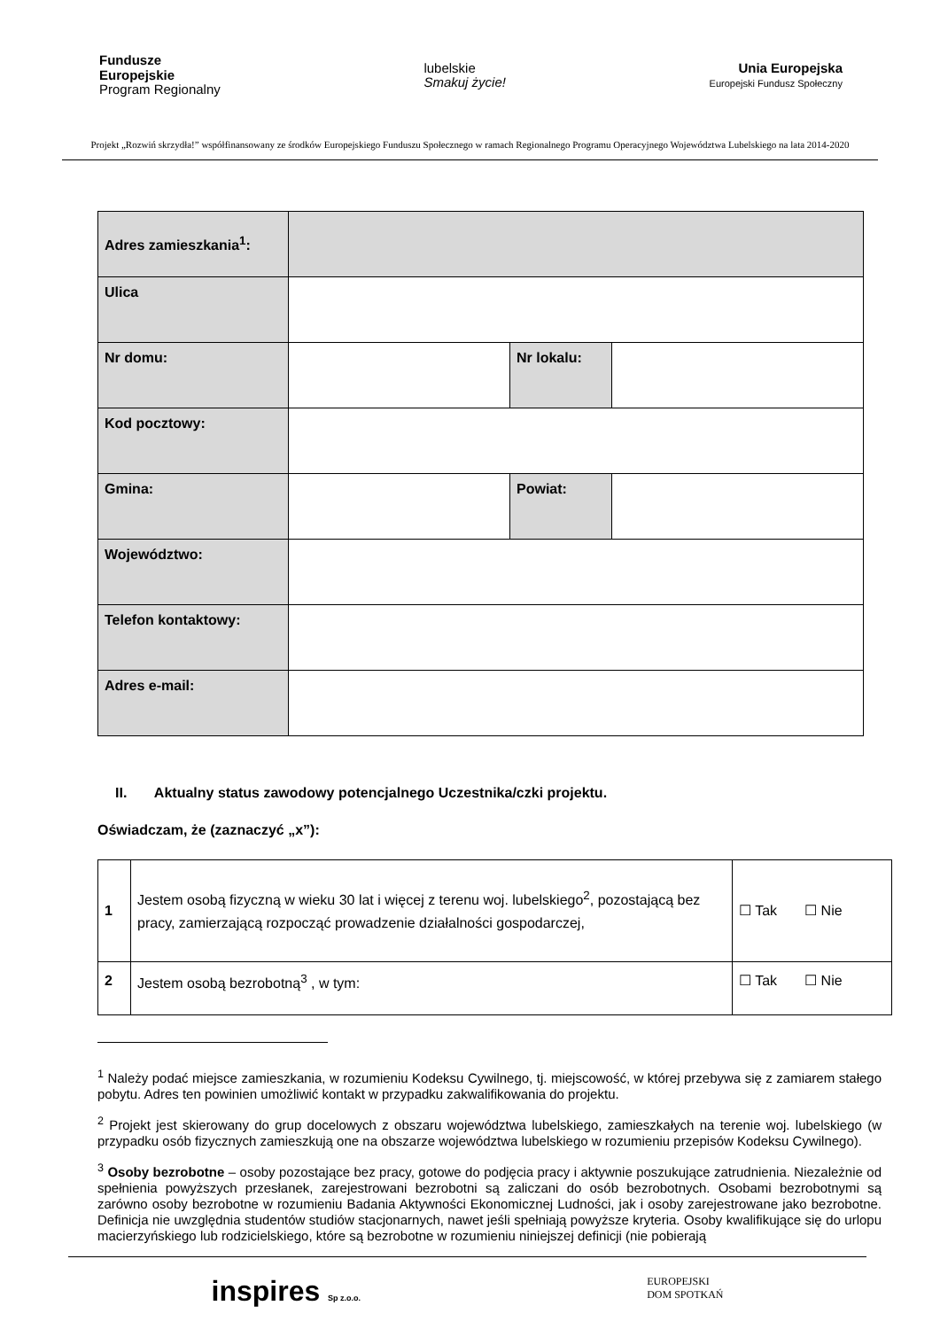Fundusze
Europejskie
Program Regionalny
lubelskie
Smakuj życie!
Unia Europejska
Europejski Fundusz Społeczny
Projekt „Rozwiń skrzydła!” współfinansowany ze środków Europejskiego Funduszu Społecznego w ramach Regionalnego Programu Operacyjnego Województwa Lubelskiego na lata 2014-2020
| Adres zamieszkania<sup>1</sup>: | | | |
| Ulica | | | |
| Nr domu: | | Nr lokalu: | |
| Kod pocztowy: | | | |
| Gmina: | | Powiat: | |
| Województwo: | | | |
| Telefon kontaktowy: | | | |
| Adres e-mail: | | | |
II. Aktualny status zawodowy potencjalnego Uczestnika/czki projektu.
Oświadczam, że (zaznaczyć „x”):
| 1 | Jestem osobą fizyczną w wieku 30 lat i więcej z terenu woj. lubelskiego<sup>2</sup>, pozostającą bez pracy, zamierzającą rozpocząć prowadzenie działalności gospodarczej, | ☐ Tak ☐ Nie |
| 2 | Jestem osobą bezrobotną<sup>3</sup> , w tym: | ☐ Tak ☐ Nie |
<sup>1</sup> Należy podać miejsce zamieszkania, w rozumieniu Kodeksu Cywilnego, tj. miejscowość, w której przebywa się z zamiarem stałego pobytu. Adres ten powinien umożliwić kontakt w przypadku zakwalifikowania do projektu.
<sup>2</sup> Projekt jest skierowany do grup docelowych z obszaru województwa lubelskiego, zamieszkałych na terenie woj. lubelskiego (w przypadku osób fizycznych zamieszkują one na obszarze województwa lubelskiego w rozumieniu przepisów Kodeksu Cywilnego).
<sup>3</sup> Osoby bezrobotne – osoby pozostające bez pracy, gotowe do podjęcia pracy i aktywnie poszukujące zatrudnienia. Niezależnie od spełnienia powyższych przesłanek, zarejestrowani bezrobotni są zaliczani do osób bezrobotnych. Osobami bezrobotnymi są zarówno osoby bezrobotne w rozumieniu Badania Aktywności Ekonomicznej Ludności, jak i osoby zarejestrowane jako bezrobotne. Definicja nie uwzględnia studentów studiów stacjonarnych, nawet jeśli spełniają powyższe kryteria. Osoby kwalifikujące się do urlopu macierzyńskiego lub rodzicielskiego, które są bezrobotne w rozumieniu niniejszej definicji (nie pobierają
inspires Sp z.o.o.
EUROPEJSKI
DOM SPOTKAŃ